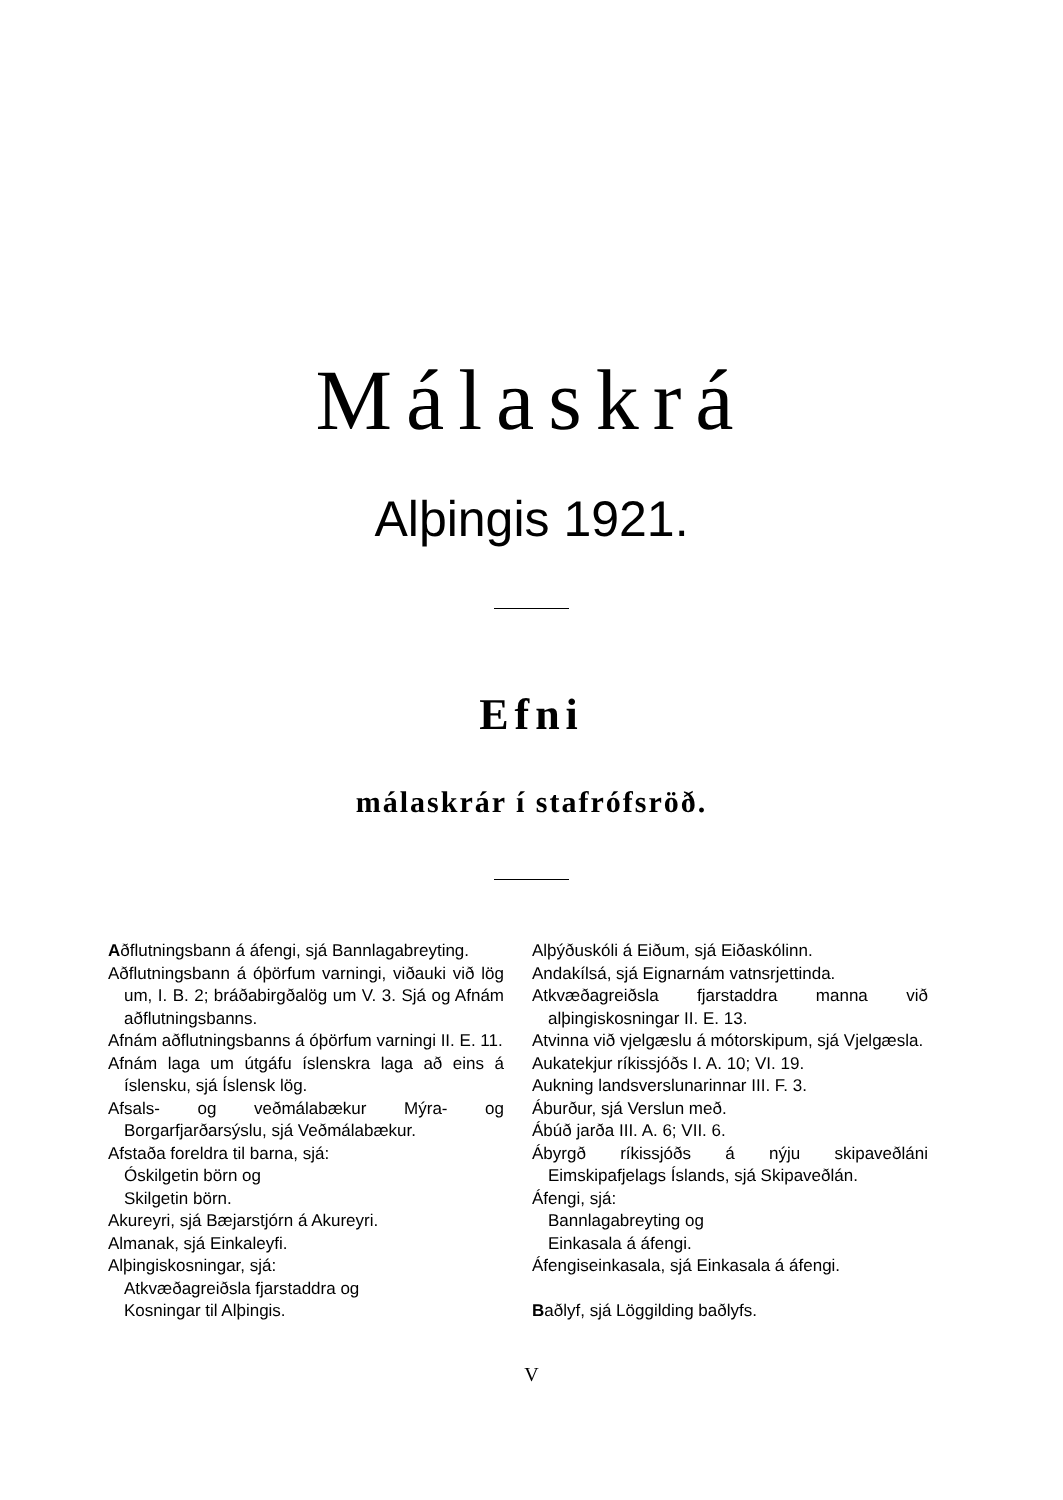Málaskrá
Alþingis 1921.
Efni
málaskrár í stafrófsröð.
Aðflutningsbann á áfengi, sjá Bannlagabreyting.
Aðflutningsbann á óþörfum varningi, viðauki við lög um, I. B. 2; bráðabirgðalög um V. 3. Sjá og Afnám aðflutningsbanns.
Afnám aðflutningsbanns á óþörfum varningi II. E. 11.
Afnám laga um útgáfu íslenskra laga að eins á íslensku, sjá Íslensk lög.
Afsals- og veðmálabækur Mýra- og Borgarfjarðarsýslu, sjá Veðmálabækur.
Afstaða foreldra til barna, sjá:
Óskilgetin börn og
Skilgetin börn.
Akureyri, sjá Bæjarstjórn á Akureyri.
Almanak, sjá Einkaleyfi.
Alþingiskosningar, sjá:
Atkvæðagreiðsla fjarstaddra og
Kosningar til Alþingis.
Alþýðuskóli á Eiðum, sjá Eiðaskólinn.
Andakílsá, sjá Eignarnám vatnsrjettinda.
Atkvæðagreiðsla fjarstaddra manna við alþingiskosningar II. E. 13.
Atvinna við vjelgæslu á mótorskipum, sjá Vjelgæsla.
Aukatekjur ríkissjóðs I. A. 10; VI. 19.
Aukning landsverslunarinnar III. F. 3.
Áburður, sjá Verslun með.
Ábúð jarða III. A. 6; VII. 6.
Ábyrgð ríkissjóðs á nýju skipaveðláni Eimskipafjelags Íslands, sjá Skipaveðlán.
Áfengi, sjá:
Bannlagabreyting og
Einkasala á áfengi.
Áfengiseinkasala, sjá Einkasala á áfengi.
Baðlyf, sjá Löggilding baðlyfs.
V